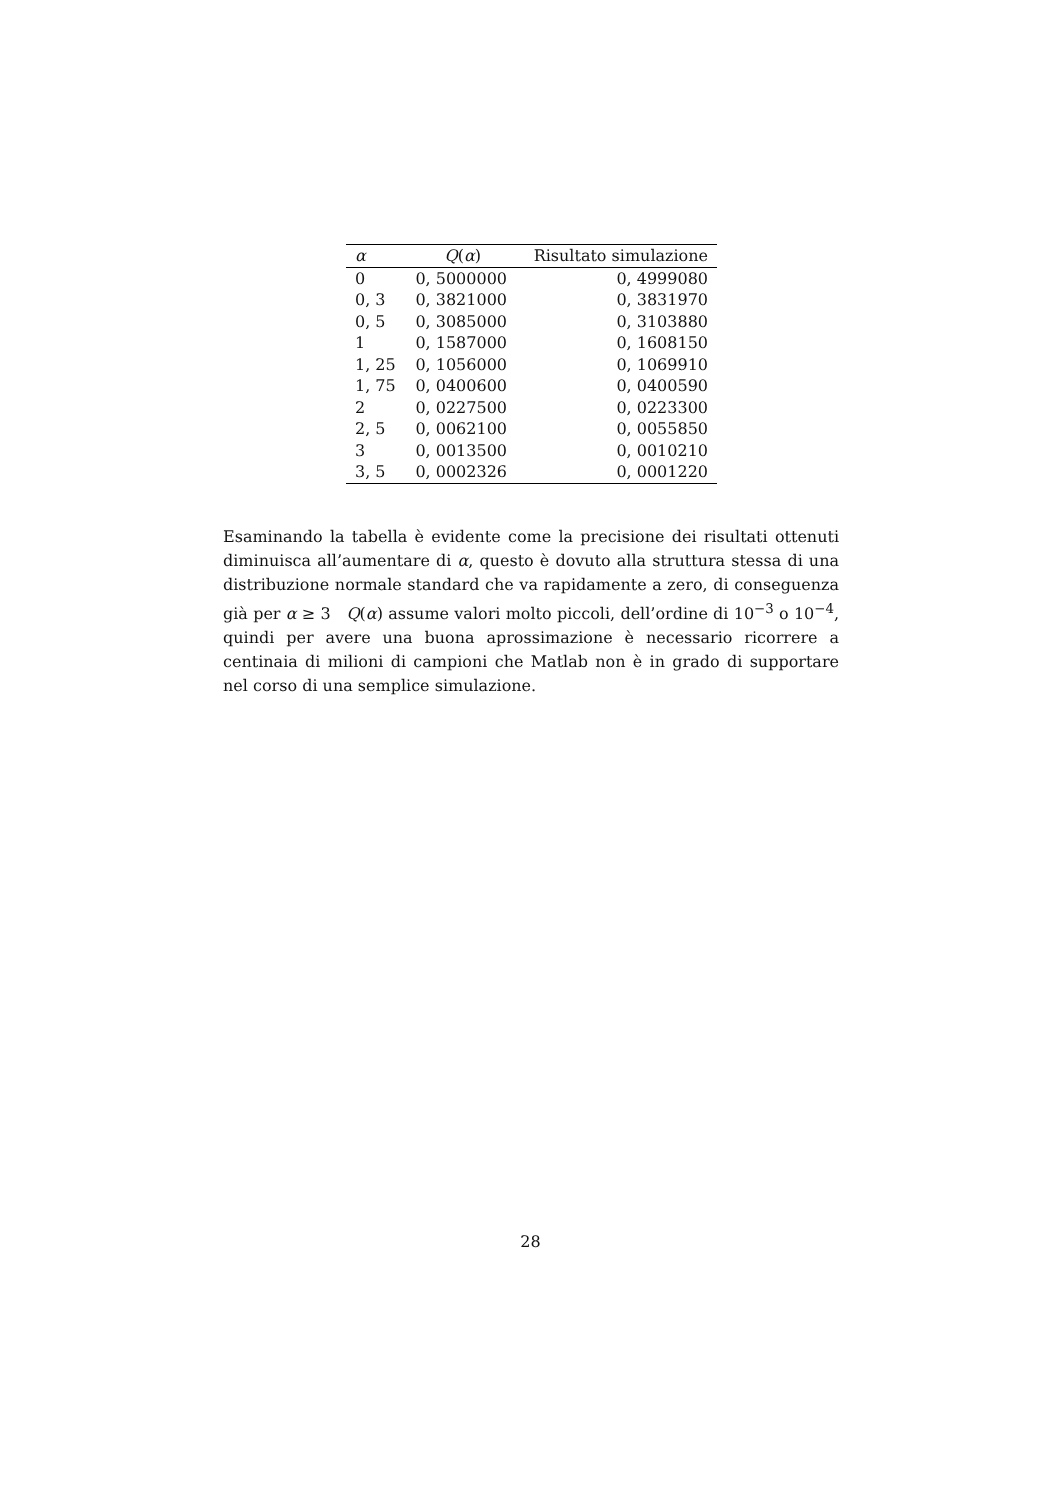| α | Q ( α ) | Risultato simulazione |
| --- | --- | --- |
| 0 | 0, 5000000 | 0, 4999080 |
| 0, 3 | 0, 3821000 | 0, 3831970 |
| 0, 5 | 0, 3085000 | 0, 3103880 |
| 1 | 0, 1587000 | 0, 1608150 |
| 1, 25 | 0, 1056000 | 0, 1069910 |
| 1, 75 | 0, 0400600 | 0, 0400590 |
| 2 | 0, 0227500 | 0, 0223300 |
| 2, 5 | 0, 0062100 | 0, 0055850 |
| 3 | 0, 0013500 | 0, 0010210 |
| 3, 5 | 0, 0002326 | 0, 0001220 |
Esaminando la tabella è evidente come la precisione dei risultati ottenuti diminuisca all’aumentare di α, questo è dovuto alla struttura stessa di una distribuzione normale standard che va rapidamente a zero, di conseguenza già per α ≥ 3 Q(α) assume valori molto piccoli, dell’ordine di 10<sup>−3</sup> o 10<sup>−4</sup>, quindi per avere una buona aprossimazione è necessario ricorrere a centinaia di milioni di campioni che Matlab non è in grado di supportare nel corso di una semplice simulazione.
28